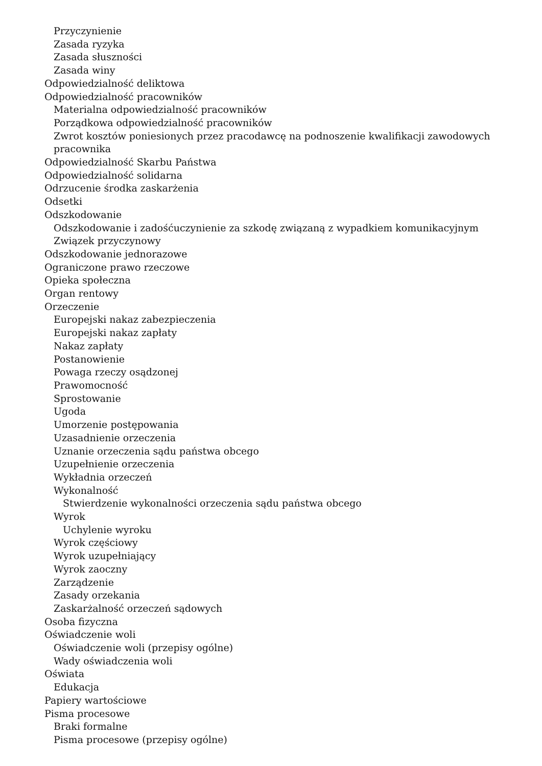Przyczynienie
Zasada ryzyka
Zasada słuszności
Zasada winy
Odpowiedzialność deliktowa
Odpowiedzialność pracowników
Materialna odpowiedzialność pracowników
Porządkowa odpowiedzialność pracowników
Zwrot kosztów poniesionych przez pracodawcę na podnoszenie kwalifikacji zawodowych pracownika
Odpowiedzialność Skarbu Państwa
Odpowiedzialność solidarna
Odrzucenie środka zaskarżenia
Odsetki
Odszkodowanie
Odszkodowanie i zadośćuczynienie za szkodę związaną z wypadkiem komunikacyjnym
Związek przyczynowy
Odszkodowanie jednorazowe
Ograniczone prawo rzeczowe
Opieka społeczna
Organ rentowy
Orzeczenie
Europejski nakaz zabezpieczenia
Europejski nakaz zapłaty
Nakaz zapłaty
Postanowienie
Powaga rzeczy osądzonej
Prawomocność
Sprostowanie
Ugoda
Umorzenie postępowania
Uzasadnienie orzeczenia
Uznanie orzeczenia sądu państwa obcego
Uzupełnienie orzeczenia
Wykładnia orzeczeń
Wykonalność
Stwierdzenie wykonalności orzeczenia sądu państwa obcego
Wyrok
Uchylenie wyroku
Wyrok częściowy
Wyrok uzupełniający
Wyrok zaoczny
Zarządzenie
Zasady orzekania
Zaskarżalność orzeczeń sądowych
Osoba fizyczna
Oświadczenie woli
Oświadczenie woli (przepisy ogólne)
Wady oświadczenia woli
Oświata
Edukacja
Papiery wartościowe
Pisma procesowe
Braki formalne
Pisma procesowe (przepisy ogólne)